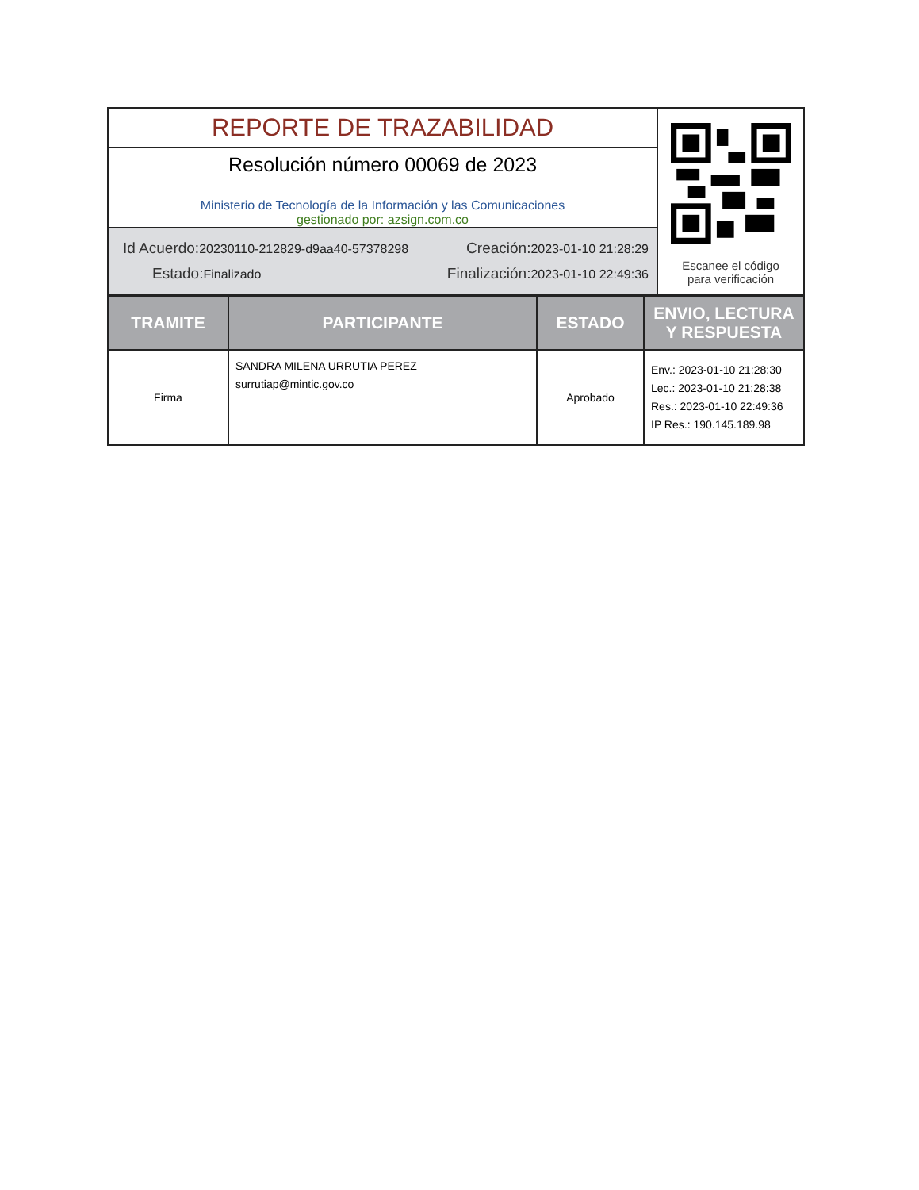| REPORTE DE TRAZABILIDAD | Escanee el código para verificación |
| Resolución número 00069 de 2023 Ministerio de Tecnología de la Información y las Comunicaciones gestionado por: azsign.com.co | |
| Id Acuerdo: 20230110-212829-d9aa40-57378298 Creación: 2023-01-10 21:28:29 Estado: Finalizado Finalización: 2023-01-10 22:49:36 | |
| TRAMITE | PARTICIPANTE | ESTADO | ENVIO, LECTURA Y RESPUESTA |
| --- | --- | --- | --- |
| Firma | SANDRA MILENA URRUTIA PEREZ surrutiap@mintic.gov.co | Aprobado | Env.: 2023-01-10 21:28:30 Lec.: 2023-01-10 21:28:38 Res.: 2023-01-10 22:49:36 IP Res.: 190.145.189.98 |